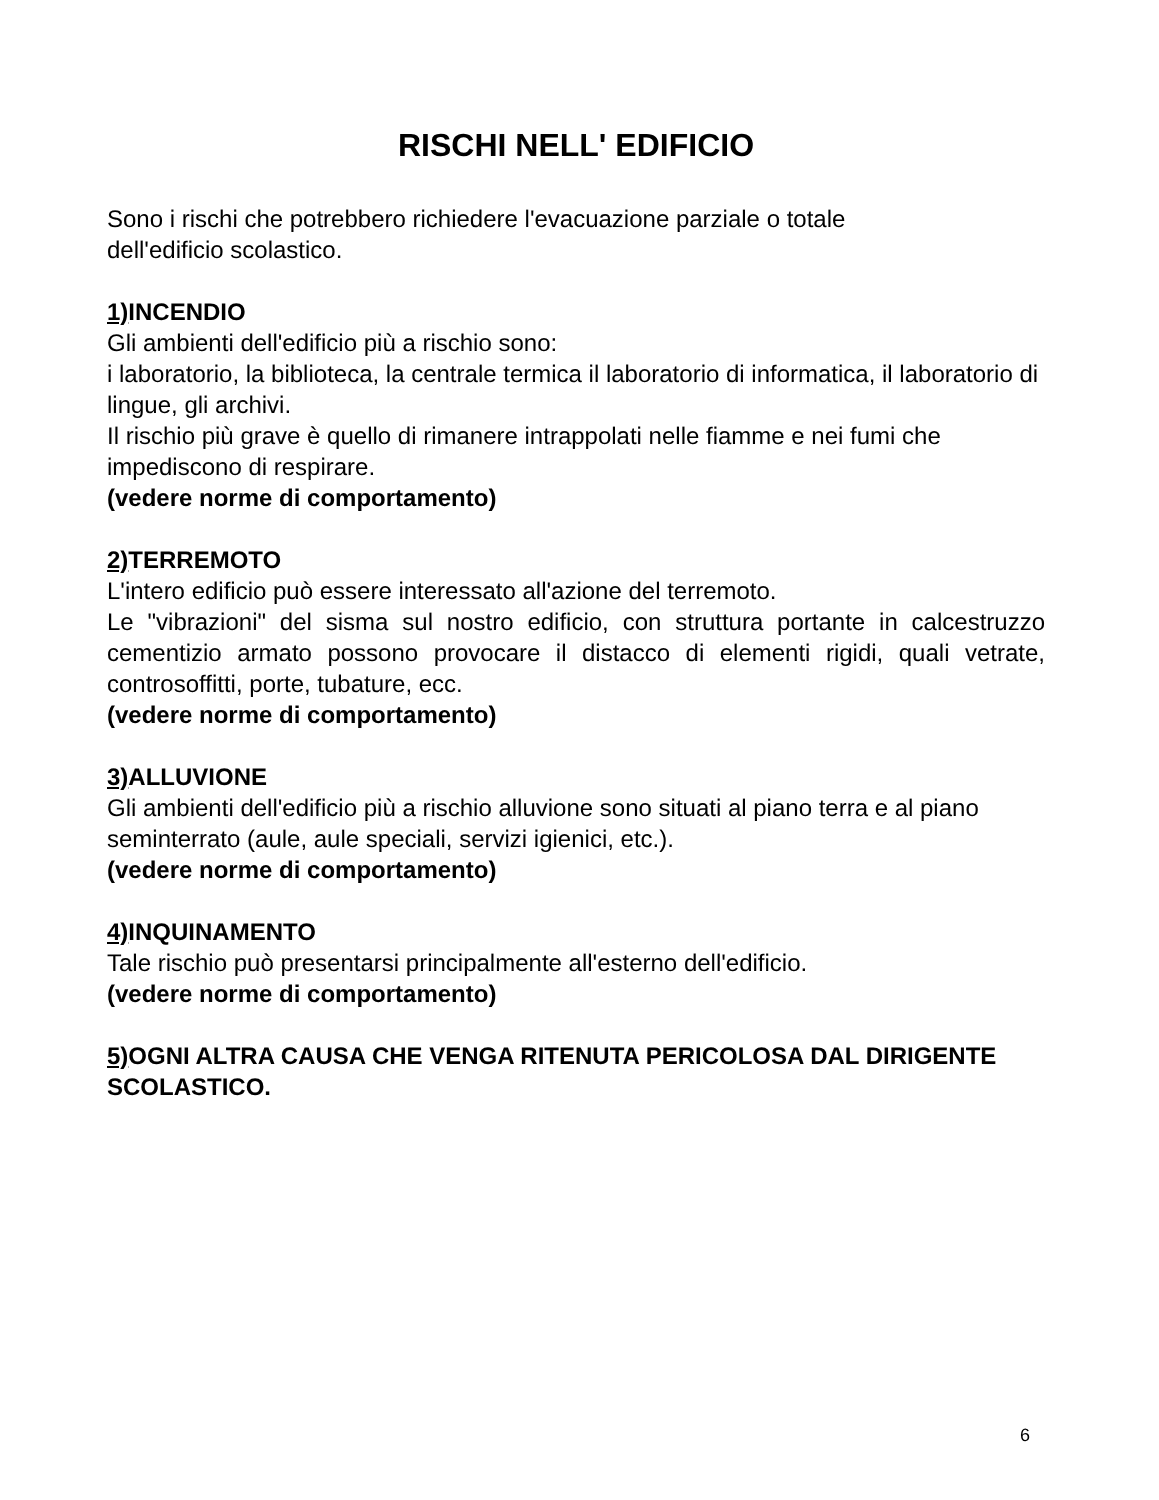RISCHI NELL' EDIFICIO
Sono i rischi che potrebbero richiedere l'evacuazione parziale o totale
dell'edificio scolastico.
1) INCENDIO
Gli ambienti dell'edificio più a rischio sono:
i laboratorio, la biblioteca, la centrale termica il laboratorio di informatica, il laboratorio di lingue, gli archivi.
Il rischio più grave è quello di rimanere intrappolati nelle fiamme e nei fumi che impediscono di respirare.
(vedere norme di comportamento)
2) TERREMOTO
L'intero edificio può essere interessato all'azione del terremoto.
Le "vibrazioni" del sisma sul nostro edificio, con struttura portante in calcestruzzo cementizio armato possono provocare il distacco di elementi rigidi, quali vetrate, controsoffitti, porte, tubature, ecc.
(vedere norme di comportamento)
3) ALLUVIONE
Gli ambienti dell'edificio più a rischio alluvione sono situati al piano terra e al piano seminterrato (aule, aule speciali, servizi igienici, etc.).
(vedere norme di comportamento)
4) INQUINAMENTO
Tale rischio può presentarsi principalmente all'esterno dell'edificio.
(vedere norme di comportamento)
5) OGNI ALTRA CAUSA CHE VENGA RITENUTA PERICOLOSA DAL DIRIGENTE SCOLASTICO.
6